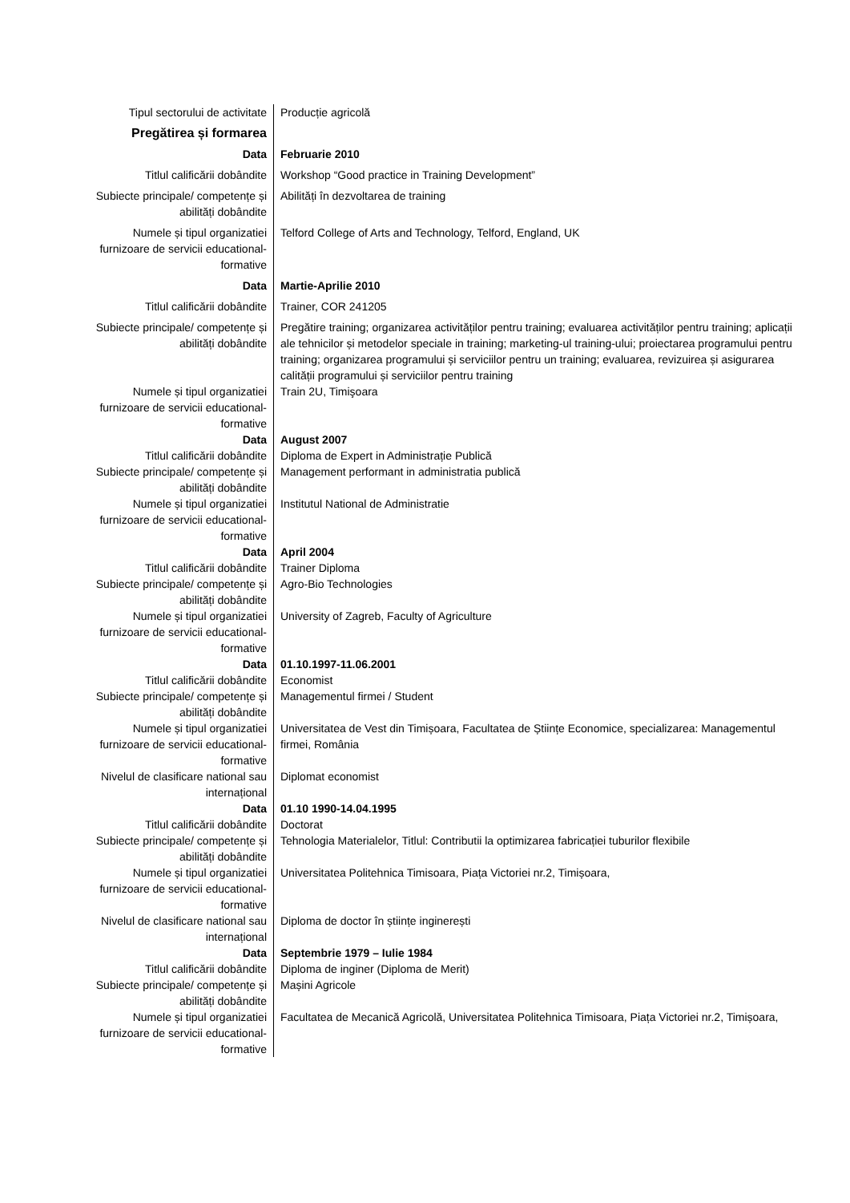| Tipul sectorului de activitate | Producție agricolă |
| Pregătirea și formarea | |
| Data | Februarie 2010 |
| Titlul calificării dobândite | Workshop “Good practice in Training Development” |
| Subiecte principale/ competențe și abilități dobândite | Abilități în dezvoltarea de training |
| Numele și tipul organizatiei furnizoare de servicii educational-formative | Telford College of Arts and Technology, Telford, England, UK |
| Data | Martie-Aprilie 2010 |
| Titlul calificării dobândite | Trainer, COR 241205 |
| Subiecte principale/ competențe și abilități dobândite | Pregătire training; organizarea activităților pentru training; evaluarea activităților pentru training; aplicații ale tehnicilor și metodelor speciale in training; marketing-ul training-ului; proiectarea programului pentru training; organizarea programului și serviciilor pentru un training; evaluarea, revizuirea și asigurarea calității programului și serviciilor pentru training |
| Numele și tipul organizatiei furnizoare de servicii educational-formative | Train 2U, Timişoara |
| Data | August 2007 |
| Titlul calificării dobândite | Diploma de Expert in Administrație Publică |
| Subiecte principale/ competențe și abilități dobândite | Management performant in administratia publică |
| Numele și tipul organizatiei furnizoare de servicii educational-formative | Institutul National de Administratie |
| Data | April 2004 |
| Titlul calificării dobândite | Trainer Diploma |
| Subiecte principale/ competențe și abilități dobândite | Agro-Bio Technologies |
| Numele și tipul organizatiei furnizoare de servicii educational-formative | University of Zagreb, Faculty of Agriculture |
| Data | 01.10.1997-11.06.2001 |
| Titlul calificării dobândite | Economist |
| Subiecte principale/ competențe și abilități dobândite | Managementul firmei / Student |
| Numele și tipul organizatiei furnizoare de servicii educational-formative | Universitatea de Vest din Timișoara, Facultatea de Științe Economice, specializarea: Managementul firmei, România |
| Nivelul de clasificare national sau internațional | Diplomat economist |
| Data | 01.10 1990-14.04.1995 |
| Titlul calificării dobândite | Doctorat |
| Subiecte principale/ competențe și abilități dobândite | Tehnologia Materialelor, Titlul: Contributii la optimizarea fabricației tuburilor flexibile |
| Numele și tipul organizatiei furnizoare de servicii educational-formative | Universitatea Politehnica Timisoara, Piața Victoriei nr.2, Timișoara, |
| Nivelul de clasificare national sau internațional | Diploma de doctor în științe inginerești |
| Data | Septembrie 1979 – Iulie 1984 |
| Titlul calificării dobândite | Diploma de inginer (Diploma de Merit) |
| Subiecte principale/ competențe și abilități dobândite | Mașini Agricole |
| Numele și tipul organizatiei furnizoare de servicii educational-formative | Facultatea de Mecanică Agricolă, Universitatea Politehnica Timisoara, Piața Victoriei nr.2, Timișoara, |